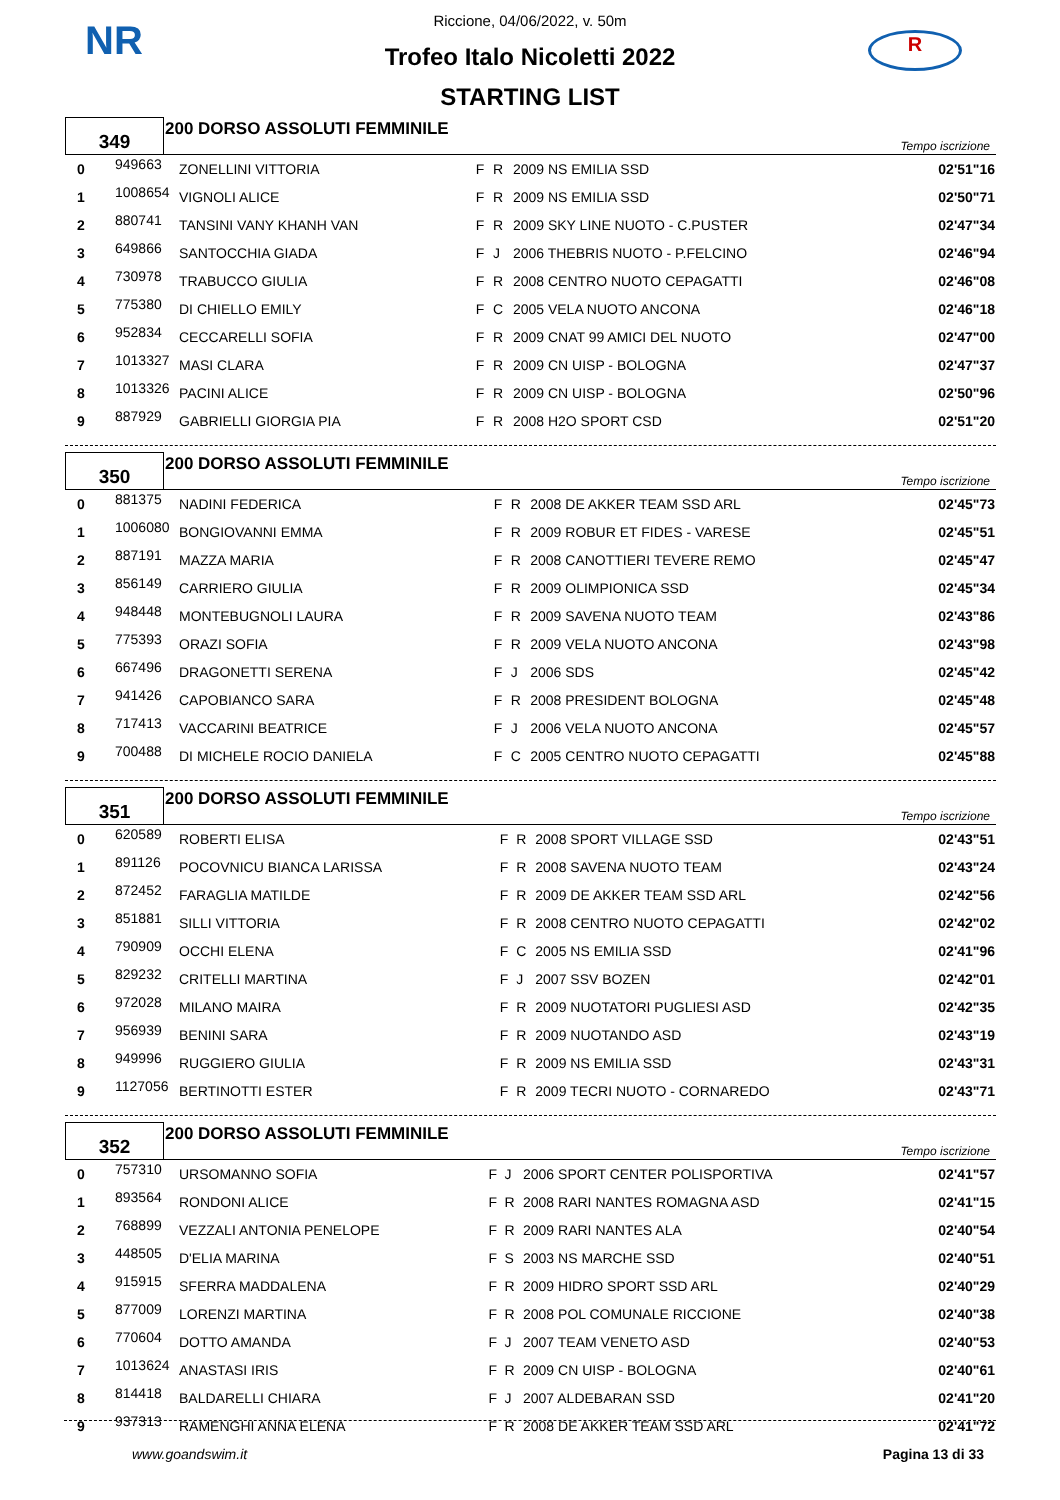NR R
Riccione, 04/06/2022, v. 50m
Trofeo Italo Nicoletti 2022
STARTING LIST
| 349 | 200 DORSO ASSOLUTI FEMMINILE | Tempo iscrizione |
| 0 | 949663 | ZONELLINI VITTORIA | F | R | 2009 NS EMILIA SSD | 02'51"16 |
| 1 | 1008654 | VIGNOLI ALICE | F | R | 2009 NS EMILIA SSD | 02'50"71 |
| 2 | 880741 | TANSINI VANY KHANH VAN | F | R | 2009 SKY LINE NUOTO - C.PUSTER | 02'47"34 |
| 3 | 649866 | SANTOCCHIA GIADA | F | J | 2006 THEBRIS NUOTO - P.FELCINO | 02'46"94 |
| 4 | 730978 | TRABUCCO GIULIA | F | R | 2008 CENTRO NUOTO CEPAGATTI | 02'46"08 |
| 5 | 775380 | DI CHIELLO EMILY | F | C | 2005 VELA NUOTO ANCONA | 02'46"18 |
| 6 | 952834 | CECCARELLI SOFIA | F | R | 2009 CNAT 99 AMICI DEL NUOTO | 02'47"00 |
| 7 | 1013327 | MASI CLARA | F | R | 2009 CN UISP - BOLOGNA | 02'47"37 |
| 8 | 1013326 | PACINI ALICE | F | R | 2009 CN UISP - BOLOGNA | 02'50"96 |
| 9 | 887929 | GABRIELLI GIORGIA PIA | F | R | 2008 H2O SPORT CSD | 02'51"20 |
| 350 | 200 DORSO ASSOLUTI FEMMINILE | Tempo iscrizione |
| 0 | 881375 | NADINI FEDERICA | F | R | 2008 DE AKKER TEAM SSD ARL | 02'45"73 |
| 1 | 1006080 | BONGIOVANNI EMMA | F | R | 2009 ROBUR ET FIDES - VARESE | 02'45"51 |
| 2 | 887191 | MAZZA MARIA | F | R | 2008 CANOTTIERI TEVERE REMO | 02'45"47 |
| 3 | 856149 | CARRIERO GIULIA | F | R | 2009 OLIMPIONICA SSD | 02'45"34 |
| 4 | 948448 | MONTEBUGNOLI LAURA | F | R | 2009 SAVENA NUOTO TEAM | 02'43"86 |
| 5 | 775393 | ORAZI SOFIA | F | R | 2009 VELA NUOTO ANCONA | 02'43"98 |
| 6 | 667496 | DRAGONETTI SERENA | F | J | 2006 SDS | 02'45"42 |
| 7 | 941426 | CAPOBIANCO SARA | F | R | 2008 PRESIDENT BOLOGNA | 02'45"48 |
| 8 | 717413 | VACCARINI BEATRICE | F | J | 2006 VELA NUOTO ANCONA | 02'45"57 |
| 9 | 700488 | DI MICHELE ROCIO DANIELA | F | C | 2005 CENTRO NUOTO CEPAGATTI | 02'45"88 |
| 351 | 200 DORSO ASSOLUTI FEMMINILE | Tempo iscrizione |
| 0 | 620589 | ROBERTI ELISA | F | R | 2008 SPORT VILLAGE SSD | 02'43"51 |
| 1 | 891126 | POCOVNICU BIANCA LARISSA | F | R | 2008 SAVENA NUOTO TEAM | 02'43"24 |
| 2 | 872452 | FARAGLIA MATILDE | F | R | 2009 DE AKKER TEAM SSD ARL | 02'42"56 |
| 3 | 851881 | SILLI VITTORIA | F | R | 2008 CENTRO NUOTO CEPAGATTI | 02'42"02 |
| 4 | 790909 | OCCHI ELENA | F | C | 2005 NS EMILIA SSD | 02'41"96 |
| 5 | 829232 | CRITELLI MARTINA | F | J | 2007 SSV BOZEN | 02'42"01 |
| 6 | 972028 | MILANO MAIRA | F | R | 2009 NUOTATORI PUGLIESI ASD | 02'42"35 |
| 7 | 956939 | BENINI SARA | F | R | 2009 NUOTANDO ASD | 02'43"19 |
| 8 | 949996 | RUGGIERO GIULIA | F | R | 2009 NS EMILIA SSD | 02'43"31 |
| 9 | 1127056 | BERTINOTTI ESTER | F | R | 2009 TECRI NUOTO - CORNAREDO | 02'43"71 |
| 352 | 200 DORSO ASSOLUTI FEMMINILE | Tempo iscrizione |
| 0 | 757310 | URSOMANNO SOFIA | F | J | 2006 SPORT CENTER POLISPORTIVA | 02'41"57 |
| 1 | 893564 | RONDONI ALICE | F | R | 2008 RARI NANTES ROMAGNA ASD | 02'41"15 |
| 2 | 768899 | VEZZALI ANTONIA PENELOPE | F | R | 2009 RARI NANTES ALA | 02'40"54 |
| 3 | 448505 | D'ELIA MARINA | F | S | 2003 NS MARCHE SSD | 02'40"51 |
| 4 | 915915 | SFERRA MADDALENA | F | R | 2009 HIDRO SPORT SSD ARL | 02'40"29 |
| 5 | 877009 | LORENZI MARTINA | F | R | 2008 POL COMUNALE RICCIONE | 02'40"38 |
| 6 | 770604 | DOTTO AMANDA | F | J | 2007 TEAM VENETO ASD | 02'40"53 |
| 7 | 1013624 | ANASTASI IRIS | F | R | 2009 CN UISP - BOLOGNA | 02'40"61 |
| 8 | 814418 | BALDARELLI CHIARA | F | J | 2007 ALDEBARAN SSD | 02'41"20 |
| 9 | 937313 | RAMENGHI ANNA ELENA | F | R | 2008 DE AKKER TEAM SSD ARL | 02'41"72 |
www.goandswim.it Pagina 13 di 33